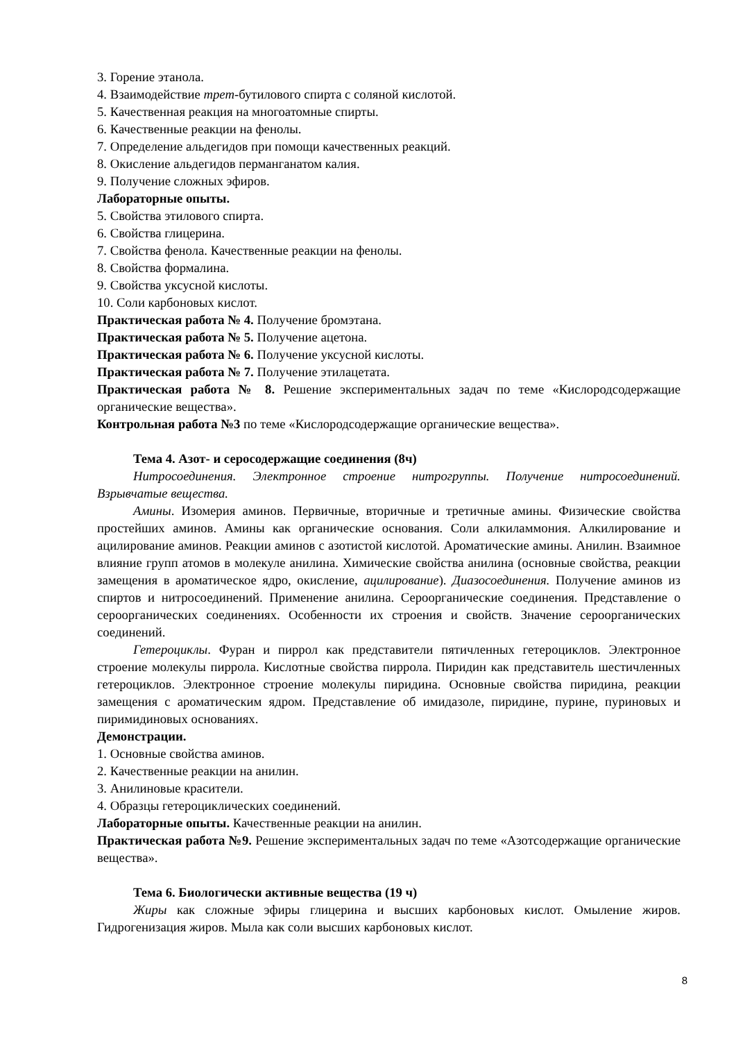3. Горение этанола.
4. Взаимодействие трет-бутилового спирта с соляной кислотой.
5. Качественная реакция на многоатомные спирты.
6. Качественные реакции на фенолы.
7. Определение альдегидов при помощи качественных реакций.
8. Окисление альдегидов перманганатом калия.
9. Получение сложных эфиров.
Лабораторные опыты.
5. Свойства этилового спирта.
6. Свойства глицерина.
7. Свойства фенола. Качественные реакции на фенолы.
8. Свойства формалина.
9. Свойства уксусной кислоты.
10. Соли карбоновых кислот.
Практическая работа № 4. Получение бромэтана.
Практическая работа № 5. Получение ацетона.
Практическая работа № 6. Получение уксусной кислоты.
Практическая работа № 7. Получение этилацетата.
Практическая работа № 8. Решение экспериментальных задач по теме «Кислородсодержащие органические вещества».
Контрольная работа №3 по теме «Кислородсодержащие органические вещества».
Тема 4. Азот- и серосодержащие соединения (8ч)
Нитросоединения. Электронное строение нитрогруппы. Получение нитросоединений. Взрывчатые вещества.
Амины. Изомерия аминов. Первичные, вторичные и третичные амины. Физические свойства простейших аминов. Амины как органические основания. Соли алкиламмония. Алкилирование и ацилирование аминов. Реакции аминов с азотистой кислотой. Ароматические амины. Анилин. Взаимное влияние групп атомов в молекуле анилина. Химические свойства анилина (основные свойства, реакции замещения в ароматическое ядро, окисление, ацилирование). Диазосоединения. Получение аминов из спиртов и нитросоединений. Применение анилина. Сероорганические соединения. Представление о сероорганических соединениях. Особенности их строения и свойств. Значение сероорганических соединений.
Гетероциклы. Фуран и пиррол как представители пятичленных гетероциклов. Электронное строение молекулы пиррола. Кислотные свойства пиррола. Пиридин как представитель шестичленных гетероциклов. Электронное строение молекулы пиридина. Основные свойства пиридина, реакции замещения с ароматическим ядром. Представление об имидазоле, пиридине, пурине, пуриновых и пиримидиновых основаниях.
Демонстрации.
1. Основные свойства аминов.
2. Качественные реакции на анилин.
3. Анилиновые красители.
4. Образцы гетероциклических соединений.
Лабораторные опыты. Качественные реакции на анилин.
Практическая работа №9. Решение экспериментальных задач по теме «Азотсодержащие органические вещества».
Тема 6. Биологически активные вещества (19 ч)
Жиры как сложные эфиры глицерина и высших карбоновых кислот. Омыление жиров. Гидрогенизация жиров. Мыла как соли высших карбоновых кислот.
8